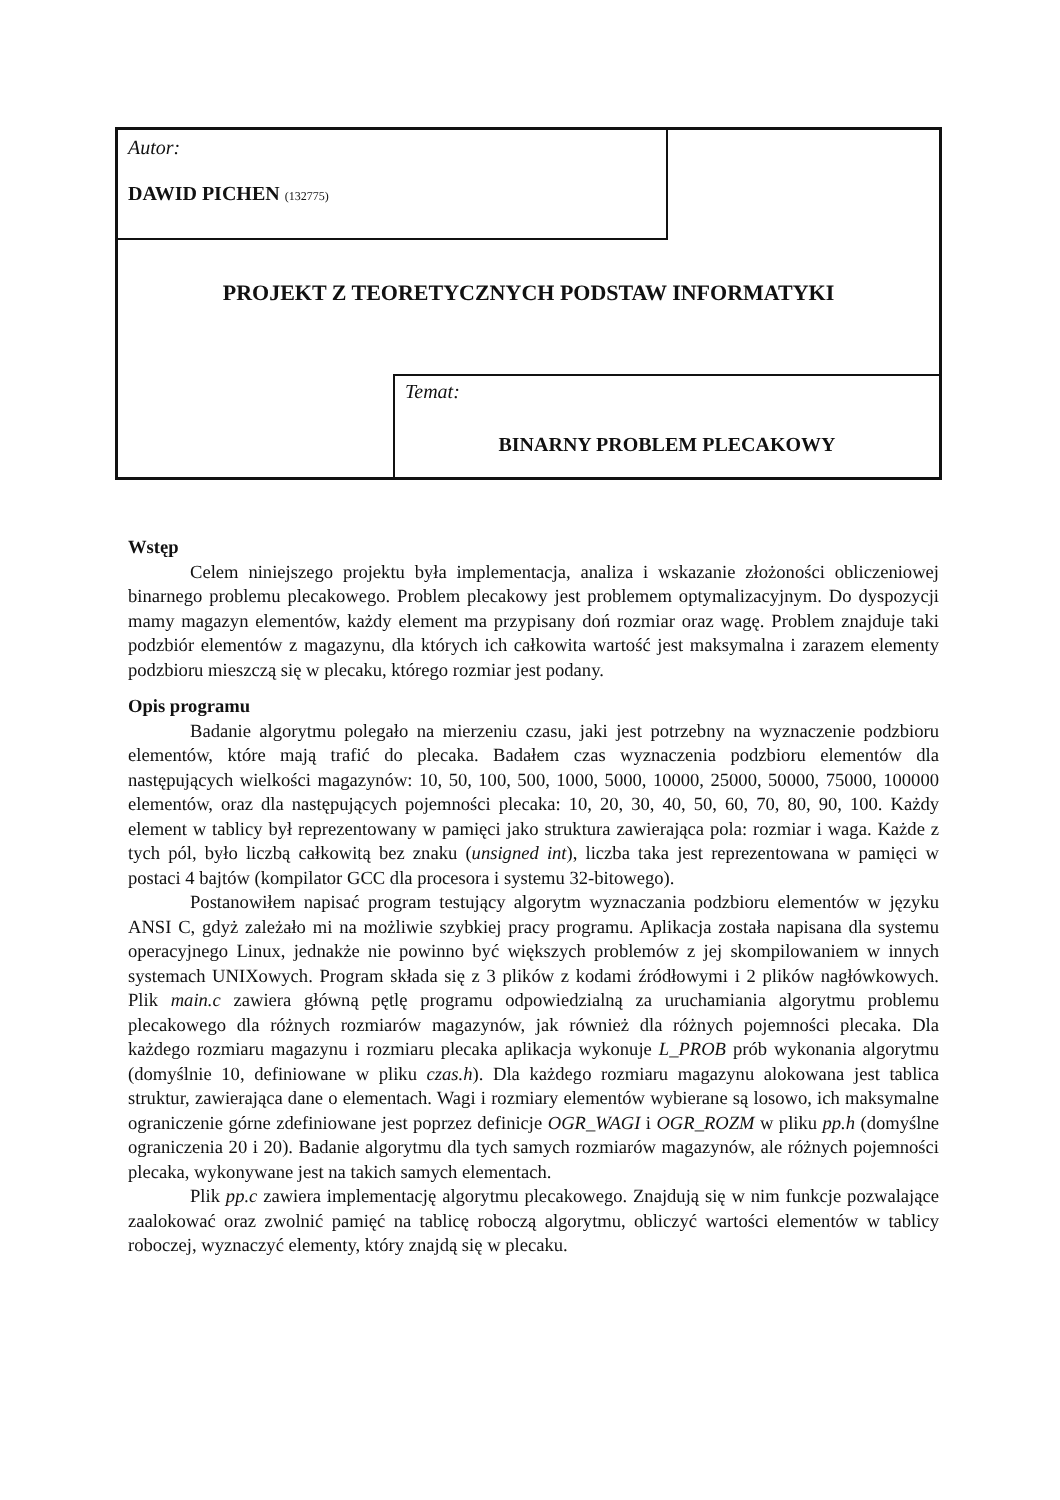Autor:
DAWID PICHEN (132775)
PROJEKT Z TEORETYCZNYCH PODSTAW INFORMATYKI
Temat:
BINARNY PROBLEM PLECAKOWY
Wstęp
Celem niniejszego projektu była implementacja, analiza i wskazanie złożoności obliczeniowej binarnego problemu plecakowego. Problem plecakowy jest problemem optymalizacyjnym. Do dyspozycji mamy magazyn elementów, każdy element ma przypisany doń rozmiar oraz wagę. Problem znajduje taki podzbiór elementów z magazynu, dla których ich całkowita wartość jest maksymalna i zarazem elementy podzbioru mieszczą się w plecaku, którego rozmiar jest podany.
Opis programu
Badanie algorytmu polegało na mierzeniu czasu, jaki jest potrzebny na wyznaczenie podzbioru elementów, które mają trafić do plecaka. Badałem czas wyznaczenia podzbioru elementów dla następujących wielkości magazynów: 10, 50, 100, 500, 1000, 5000, 10000, 25000, 50000, 75000, 100000 elementów, oraz dla następujących pojemności plecaka: 10, 20, 30, 40, 50, 60, 70, 80, 90, 100. Każdy element w tablicy był reprezentowany w pamięci jako struktura zawierająca pola: rozmiar i waga. Każde z tych pól, było liczbą całkowitą bez znaku (unsigned int), liczba taka jest reprezentowana w pamięci w postaci 4 bajtów (kompilator GCC dla procesora i systemu 32-bitowego).
Postanowiłem napisać program testujący algorytm wyznaczania podzbioru elementów w języku ANSI C, gdyż zależało mi na możliwie szybkiej pracy programu. Aplikacja została napisana dla systemu operacyjnego Linux, jednakże nie powinno być większych problemów z jej skompilowaniem w innych systemach UNIXowych. Program składa się z 3 plików z kodami źródłowymi i 2 plików nagłówkowych. Plik main.c zawiera główną pętlę programu odpowiedzialną za uruchamiania algorytmu problemu plecakowego dla różnych rozmiarów magazynów, jak również dla różnych pojemności plecaka. Dla każdego rozmiaru magazynu i rozmiaru plecaka aplikacja wykonuje L_PROB prób wykonania algorytmu (domyślnie 10, definiowane w pliku czas.h). Dla każdego rozmiaru magazynu alokowana jest tablica struktur, zawierająca dane o elementach. Wagi i rozmiary elementów wybierane są losowo, ich maksymalne ograniczenie górne zdefiniowane jest poprzez definicje OGR_WAGI i OGR_ROZM w pliku pp.h (domyślne ograniczenia 20 i 20). Badanie algorytmu dla tych samych rozmiarów magazynów, ale różnych pojemności plecaka, wykonywane jest na takich samych elementach.
Plik pp.c zawiera implementację algorytmu plecakowego. Znajdują się w nim funkcje pozwalające zaalokować oraz zwolnić pamięć na tablicę roboczą algorytmu, obliczyć wartości elementów w tablicy roboczej, wyznaczyć elementy, który znajdą się w plecaku.